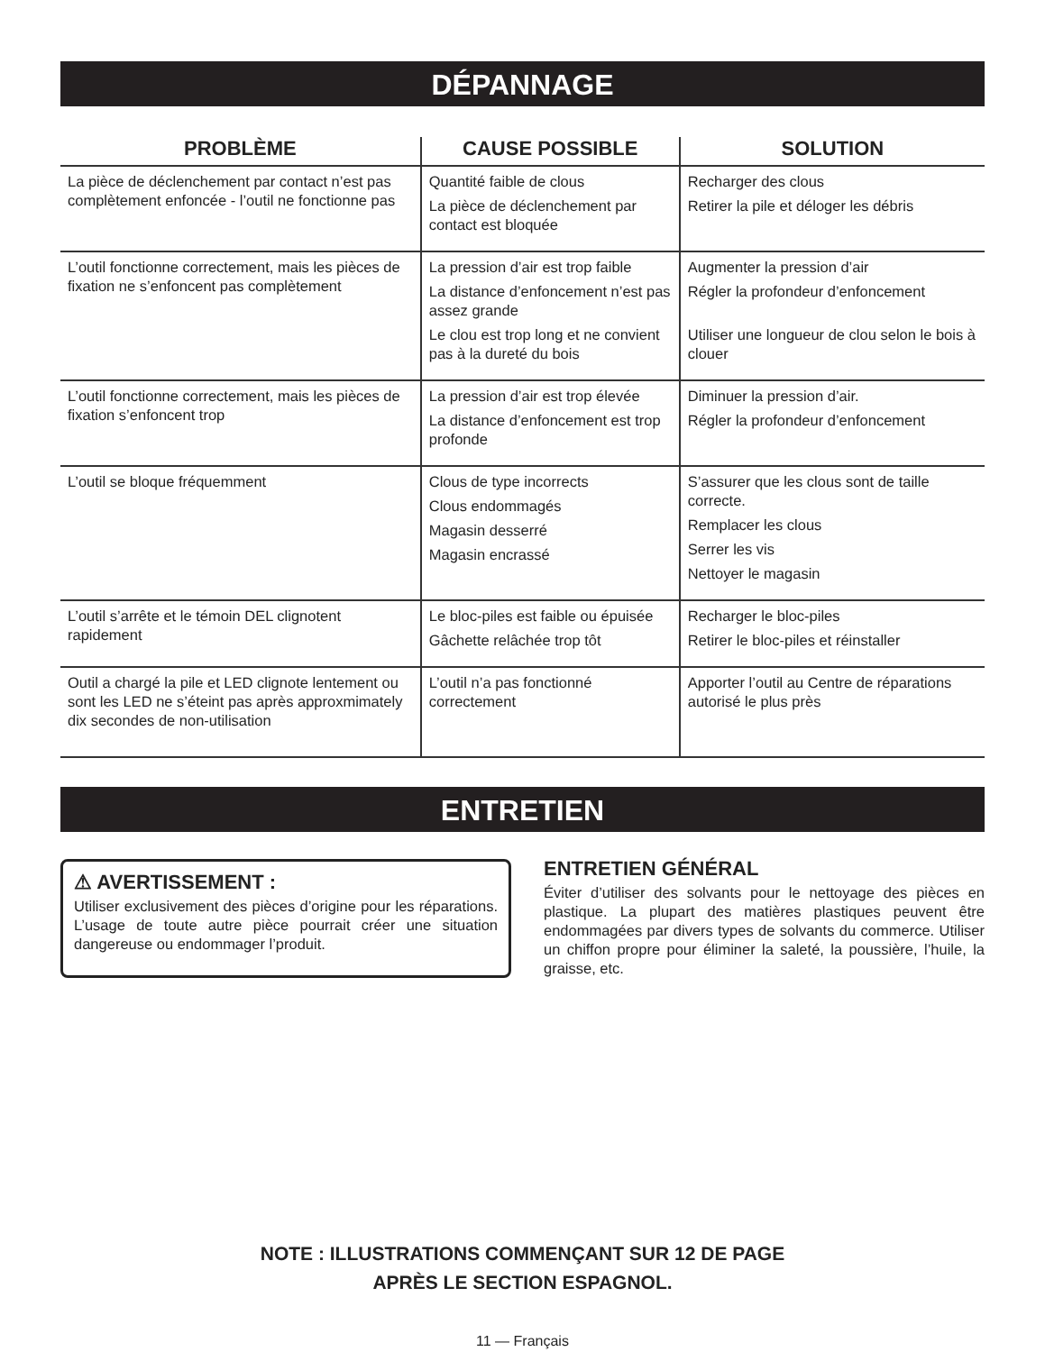DÉPANNAGE
| PROBLÈME | CAUSE POSSIBLE | SOLUTION |
| --- | --- | --- |
| La pièce de déclenchement par contact n’est pas complètement enfoncée - l’outil ne fonctionne pas | Quantité faible de clous La pièce de déclenchement par contact est bloquée | Recharger des clous Retirer la pile et déloger les débris |
| L’outil fonctionne correctement, mais les pièces de fixation ne s’enfoncent pas complètement | La pression d’air est trop faible La distance d’enfoncement n’est pas assez grande Le clou est trop long et ne convient pas à la dureté du bois | Augmenter la pression d’air Régler la profondeur d’enfoncement Utiliser une longueur de clou selon le bois à clouer |
| L’outil fonctionne correctement, mais les pièces de fixation s’enfoncent trop | La pression d’air est trop élevée La distance d’enfoncement est trop profonde | Diminuer la pression d’air. Régler la profondeur d’enfoncement |
| L’outil se bloque fréquemment | Clous de type incorrects Clous endommagés Magasin desserré Magasin encrassé | S’assurer que les clous sont de taille correcte. Remplacer les clous Serrer les vis Nettoyer le magasin |
| L’outil s’arrête et le témoin DEL clignotent rapidement | Le bloc-piles est faible ou épuisée Gâchette relâchée trop tôt | Recharger le bloc-piles Retirer le bloc-piles et réinstaller |
| Outil a chargé la pile et LED clignote lentement ou sont les LED ne s’éteint pas après approxmimately dix secondes de non-utilisation | L’outil n’a pas fonctionné correctement | Apporter l’outil au Centre de réparations autorisé le plus près |
ENTRETIEN
⚠ AVERTISSEMENT :
Utiliser exclusivement des pièces d’origine pour les réparations. L’usage de toute autre pièce pourrait créer une situation dangereuse ou endommager l’produit.
ENTRETIEN GÉNÉRAL
Éviter d’utiliser des solvants pour le nettoyage des pièces en plastique. La plupart des matières plastiques peuvent être endommagées par divers types de solvants du commerce. Utiliser un chiffon propre pour éliminer la saleté, la poussière, l’huile, la graisse, etc.
NOTE : ILLUSTRATIONS COMMENÇANT SUR 12 DE PAGE
APRÈS LE SECTION ESPAGNOL.
11 — Français